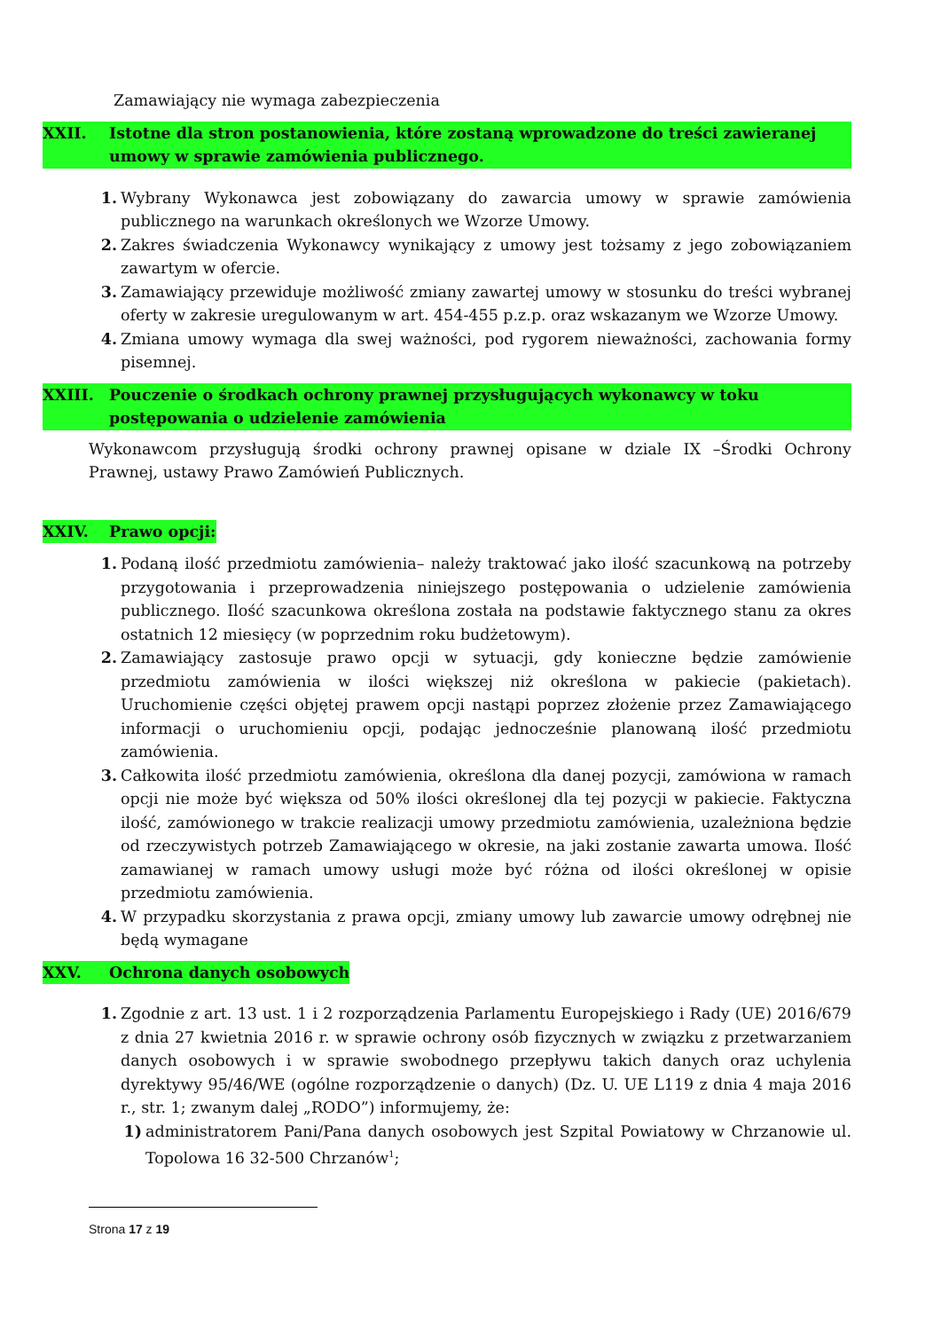Zamawiający nie wymaga zabezpieczenia
XXII. Istotne dla stron postanowienia, które zostaną wprowadzone do treści zawieranej umowy w sprawie zamówienia publicznego.
1. Wybrany Wykonawca jest zobowiązany do zawarcia umowy w sprawie zamówienia publicznego na warunkach określonych we Wzorze Umowy.
2. Zakres świadczenia Wykonawcy wynikający z umowy jest tożsamy z jego zobowiązaniem zawartym w ofercie.
3. Zamawiający przewiduje możliwość zmiany zawartej umowy w stosunku do treści wybranej oferty w zakresie uregulowanym w art. 454-455 p.z.p. oraz wskazanym we Wzorze Umowy.
4. Zmiana umowy wymaga dla swej ważności, pod rygorem nieważności, zachowania formy pisemnej.
XXIII. Pouczenie o środkach ochrony prawnej przysługujących wykonawcy w toku postępowania o udzielenie zamówienia
Wykonawcom przysługują środki ochrony prawnej opisane w dziale IX –Środki Ochrony Prawnej, ustawy Prawo Zamówień Publicznych.
XXIV. Prawo opcji:
1. Podaną ilość przedmiotu zamówienia– należy traktować jako ilość szacunkową na potrzeby przygotowania i przeprowadzenia niniejszego postępowania o udzielenie zamówienia publicznego. Ilość szacunkowa określona została na podstawie faktycznego stanu za okres ostatnich 12 miesięcy (w poprzednim roku budżetowym).
2. Zamawiający zastosuje prawo opcji w sytuacji, gdy konieczne będzie zamówienie przedmiotu zamówienia w ilości większej niż określona w pakiecie (pakietach). Uruchomienie części objętej prawem opcji nastąpi poprzez złożenie przez Zamawiającego informacji o uruchomieniu opcji, podając jednocześnie planowaną ilość przedmiotu zamówienia.
3. Całkowita ilość przedmiotu zamówienia, określona dla danej pozycji, zamówiona w ramach opcji nie może być większa od 50% ilości określonej dla tej pozycji w pakiecie. Faktyczna ilość, zamówionego w trakcie realizacji umowy przedmiotu zamówienia, uzależniona będzie od rzeczywistych potrzeb Zamawiającego w okresie, na jaki zostanie zawarta umowa. Ilość zamawianej w ramach umowy usługi może być różna od ilości określonej w opisie przedmiotu zamówienia.
4. W przypadku skorzystania z prawa opcji, zmiany umowy lub zawarcie umowy odrębnej nie będą wymagane
XXV. Ochrona danych osobowych
1. Zgodnie z art. 13 ust. 1 i 2 rozporządzenia Parlamentu Europejskiego i Rady (UE) 2016/679 z dnia 27 kwietnia 2016 r. w sprawie ochrony osób fizycznych w związku z przetwarzaniem danych osobowych i w sprawie swobodnego przepływu takich danych oraz uchylenia dyrektywy 95/46/WE (ogólne rozporządzenie o danych) (Dz. U. UE L119 z dnia 4 maja 2016 r., str. 1; zwanym dalej „RODO”) informujemy, że:
1) administratorem Pani/Pana danych osobowych jest Szpital Powiatowy w Chrzanowie ul. Topolowa 16 32-500 Chrzanów<sup>1</sup>;
Strona 17 z 19